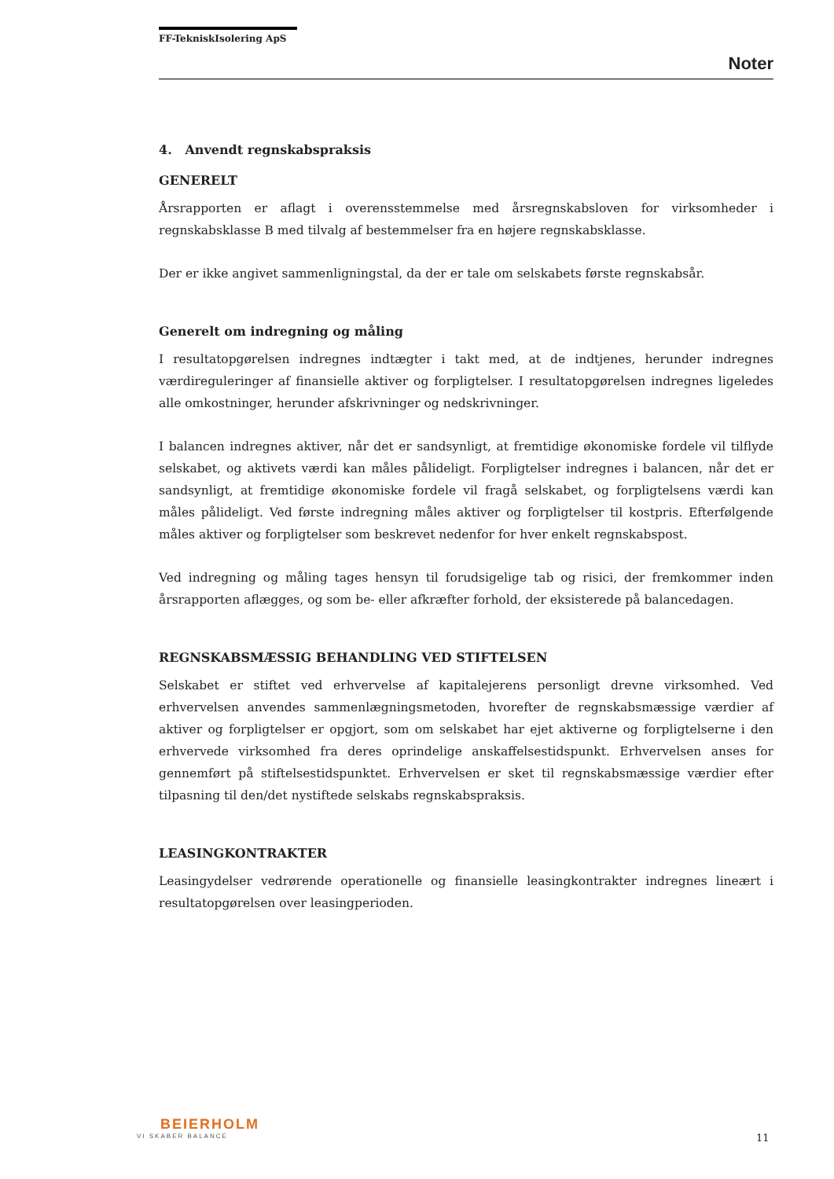FF-TekniskIsolering ApS
Noter
4. Anvendt regnskabspraksis
GENERELT
Årsrapporten er aflagt i overensstemmelse med årsregnskabsloven for virksomheder i regnskabsklasse B med tilvalg af bestemmelser fra en højere regnskabsklasse.
Der er ikke angivet sammenligningstal, da der er tale om selskabets første regnskabsår.
Generelt om indregning og måling
I resultatopgørelsen indregnes indtægter i takt med, at de indtjenes, herunder indregnes værdireguleringer af finansielle aktiver og forpligtelser. I resultatopgørelsen indregnes ligeledes alle omkostninger, herunder afskrivninger og nedskrivninger.
I balancen indregnes aktiver, når det er sandsynligt, at fremtidige økonomiske fordele vil tilflyde selskabet, og aktivets værdi kan måles pålideligt. Forpligtelser indregnes i balancen, når det er sandsynligt, at fremtidige økonomiske fordele vil fragå selskabet, og forpligtelsens værdi kan måles pålideligt. Ved første indregning måles aktiver og forpligtelser til kostpris. Efterfølgende måles aktiver og forpligtelser som beskrevet nedenfor for hver enkelt regnskabspost.
Ved indregning og måling tages hensyn til forudsigelige tab og risici, der fremkommer inden årsrapporten aflægges, og som be- eller afkræfter forhold, der eksisterede på balancedagen.
REGNSKABSMÆSSIG BEHANDLING VED STIFTELSEN
Selskabet er stiftet ved erhvervelse af kapitalejerens personligt drevne virksomhed. Ved erhvervelsen anvendes sammenlægningsmetoden, hvorefter de regnskabsmæssige værdier af aktiver og forpligtelser er opgjort, som om selskabet har ejet aktiverne og forpligtelserne i den erhvervede virksomhed fra deres oprindelige anskaffelsestidspunkt. Erhvervelsen anses for gennemført på stiftelsestidspunktet. Erhvervelsen er sket til regnskabsmæssige værdier efter tilpasning til den/det nystiftede selskabs regnskabspraksis.
LEASINGKONTRAKTER
Leasingydelser vedrørende operationelle og finansielle leasingkontrakter indregnes lineært i resultatopgørelsen over leasingperioden.
BEIERHOLM
VI SKABER BALANCE
11